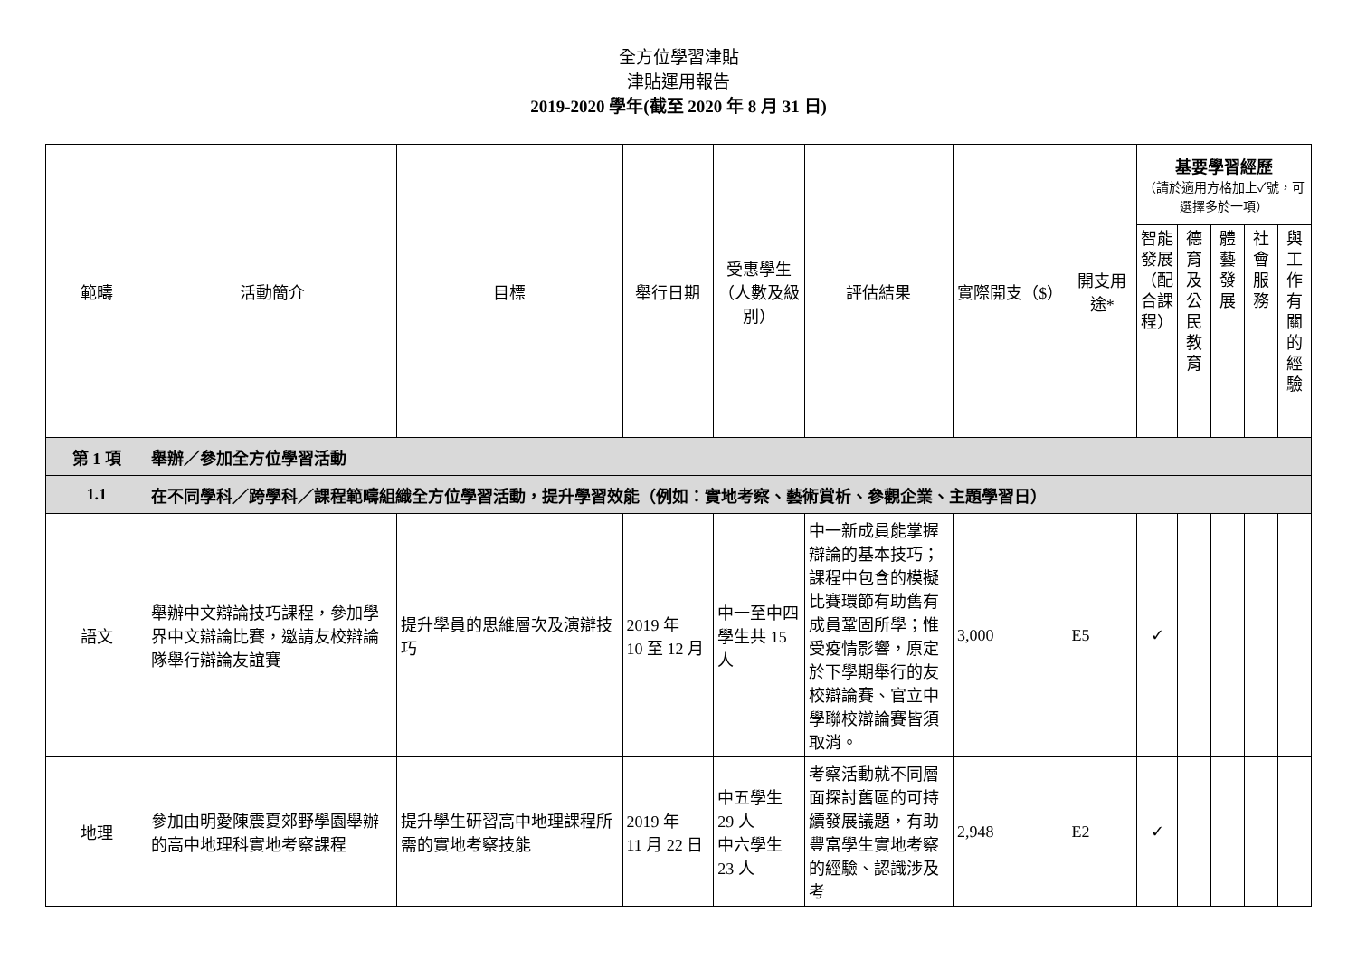全方位學習津貼
津貼運用報告
2019-2020 學年(截至 2020 年 8 月 31 日)
| 範疇 | 活動簡介 | 目標 | 舉行日期 | 受惠學生（人數及級別） | 評估結果 | 實際開支（$） | 開支用途* | 基要學習經歷 （請於適用方格加上✓號，可選擇多於一項） | | | | |
| --- | --- | --- | --- | --- | --- | --- | --- | --- | --- | --- | --- | --- |
| | | | | | | | | 智能發展（配合課程） | 德育及公民教育 | 體藝發展 | 社會服務 | 與工作有關的經驗 |
| 第 1 項 | 舉辦／參加全方位學習活動 | | | | | | | | | | | |
| 1.1 | 在不同學科／跨學科／課程範疇組織全方位學習活動，提升學習效能（例如：實地考察、藝術賞析、參觀企業、主題學習日） | | | | | | | | | | | |
| 語文 | 舉辦中文辯論技巧課程，參加學界中文辯論比賽，邀請友校辯論隊舉行辯論友誼賽 | 提升學員的思維層次及演辯技巧 | 2019 年 10 至 12 月 | 中一至中四學生共 15 人 | 中一新成員能掌握辯論的基本技巧；課程中包含的模擬比賽環節有助舊有成員鞏固所學；惟受疫情影響，原定於下學期舉行的友校辯論賽、官立中學聯校辯論賽皆須取消。 | 3,000 | E5 | ✓ | | | | |
| 地理 | 參加由明愛陳震夏郊野學園舉辦的高中地理科實地考察課程 | 提升學生研習高中地理課程所需的實地考察技能 | 2019 年 11 月 22 日 | 中五學生 29 人 中六學生 23 人 | 考察活動就不同層面探討舊區的可持續發展議題，有助豐富學生實地考察的經驗、認識涉及考 | 2,948 | E2 | ✓ | | | | |